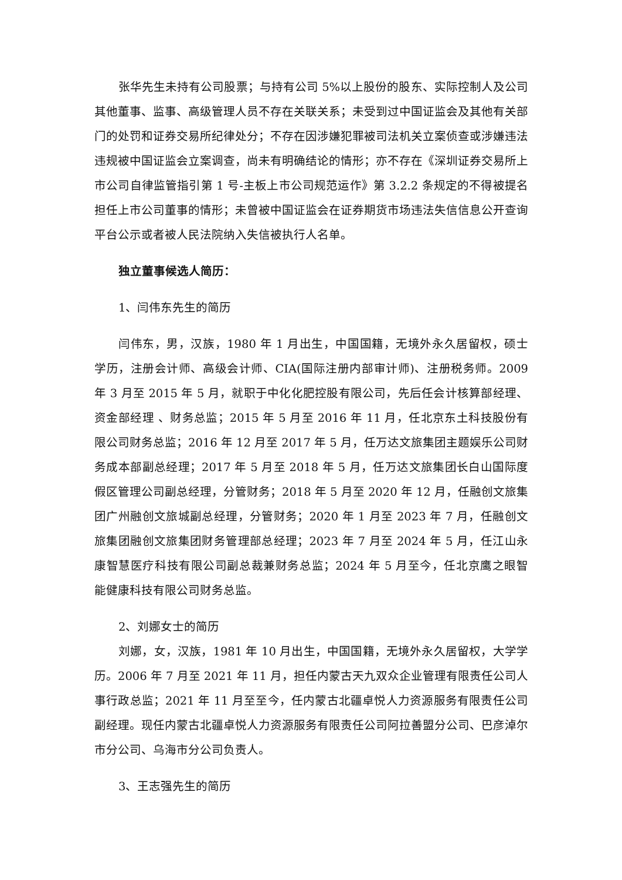张华先生未持有公司股票；与持有公司 5%以上股份的股东、实际控制人及公司其他董事、监事、高级管理人员不存在关联关系；未受到过中国证监会及其他有关部门的处罚和证券交易所纪律处分；不存在因涉嫌犯罪被司法机关立案侦查或涉嫌违法违规被中国证监会立案调查，尚未有明确结论的情形；亦不存在《深圳证券交易所上市公司自律监管指引第 1 号-主板上市公司规范运作》第 3.2.2 条规定的不得被提名担任上市公司董事的情形；未曾被中国证监会在证券期货市场违法失信信息公开查询平台公示或者被人民法院纳入失信被执行人名单。
独立董事候选人简历：
1、闫伟东先生的简历
闫伟东，男，汉族，1980 年 1 月出生，中国国籍，无境外永久居留权，硕士学历，注册会计师、高级会计师、CIA(国际注册内部审计师)、注册税务师。2009 年 3 月至 2015 年 5 月，就职于中化化肥控股有限公司，先后任会计核算部经理、资金部经理 、财务总监；2015 年 5 月至 2016 年 11 月，任北京东土科技股份有限公司财务总监；2016 年 12 月至 2017 年 5 月，任万达文旅集团主题娱乐公司财务成本部副总经理；2017 年 5 月至 2018 年 5 月，任万达文旅集团长白山国际度假区管理公司副总经理，分管财务；2018 年 5 月至 2020 年 12 月，任融创文旅集团广州融创文旅城副总经理，分管财务；2020 年 1 月至 2023 年 7 月，任融创文旅集团融创文旅集团财务管理部总经理；2023 年 7 月至 2024 年 5 月，任江山永康智慧医疗科技有限公司副总裁兼财务总监；2024 年 5 月至今，任北京鹰之眼智能健康科技有限公司财务总监。
2、刘娜女士的简历
刘娜，女，汉族，1981 年 10 月出生，中国国籍，无境外永久居留权，大学学历。2006 年 7 月至 2021 年 11 月，担任内蒙古天九双众企业管理有限责任公司人事行政总监；2021 年 11 月至至今，任内蒙古北疆卓悦人力资源服务有限责任公司副经理。现任内蒙古北疆卓悦人力资源服务有限责任公司阿拉善盟分公司、巴彦淖尔市分公司、乌海市分公司负责人。
3、王志强先生的简历